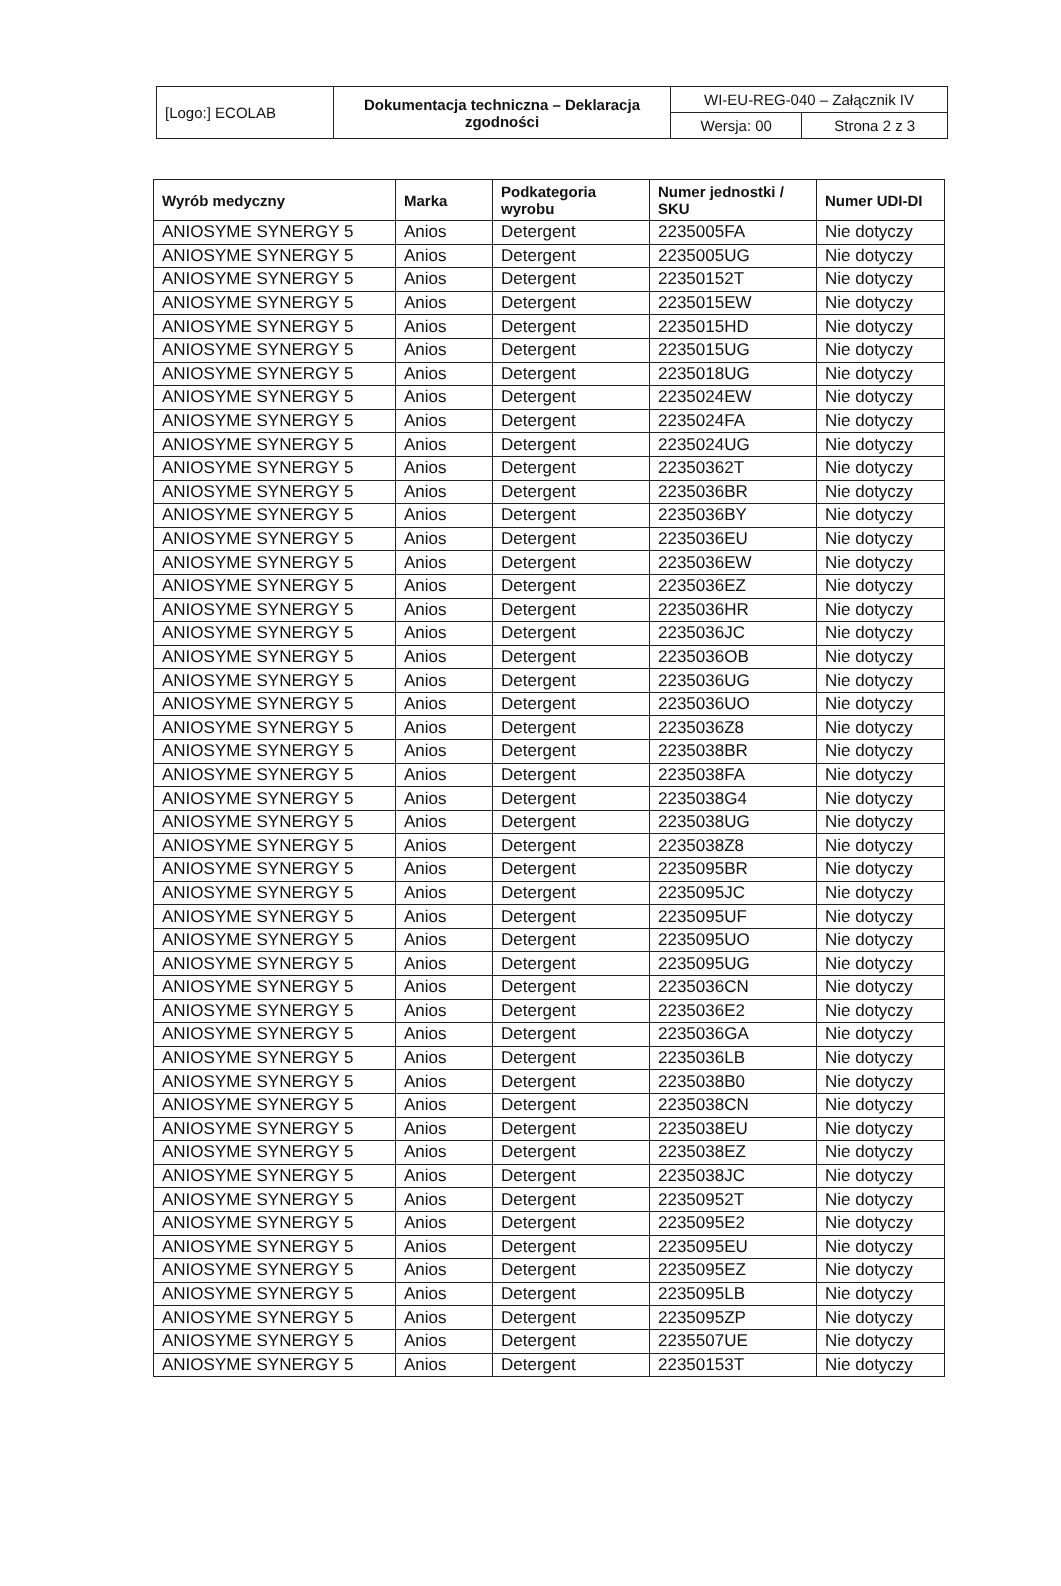| [Logo:] ECOLAB | Dokumentacja techniczna – Deklaracja zgodności | WI-EU-REG-040 – Załącznik IV | |
| | | Wersja: 00 | Strona 2 z 3 |
| Wyrób medyczny | Marka | Podkategoria wyrobu | Numer jednostki / SKU | Numer UDI-DI |
| --- | --- | --- | --- | --- |
| ANIOSYME SYNERGY 5 | Anios | Detergent | 2235005FA | Nie dotyczy |
| ANIOSYME SYNERGY 5 | Anios | Detergent | 2235005UG | Nie dotyczy |
| ANIOSYME SYNERGY 5 | Anios | Detergent | 22350152T | Nie dotyczy |
| ANIOSYME SYNERGY 5 | Anios | Detergent | 2235015EW | Nie dotyczy |
| ANIOSYME SYNERGY 5 | Anios | Detergent | 2235015HD | Nie dotyczy |
| ANIOSYME SYNERGY 5 | Anios | Detergent | 2235015UG | Nie dotyczy |
| ANIOSYME SYNERGY 5 | Anios | Detergent | 2235018UG | Nie dotyczy |
| ANIOSYME SYNERGY 5 | Anios | Detergent | 2235024EW | Nie dotyczy |
| ANIOSYME SYNERGY 5 | Anios | Detergent | 2235024FA | Nie dotyczy |
| ANIOSYME SYNERGY 5 | Anios | Detergent | 2235024UG | Nie dotyczy |
| ANIOSYME SYNERGY 5 | Anios | Detergent | 22350362T | Nie dotyczy |
| ANIOSYME SYNERGY 5 | Anios | Detergent | 2235036BR | Nie dotyczy |
| ANIOSYME SYNERGY 5 | Anios | Detergent | 2235036BY | Nie dotyczy |
| ANIOSYME SYNERGY 5 | Anios | Detergent | 2235036EU | Nie dotyczy |
| ANIOSYME SYNERGY 5 | Anios | Detergent | 2235036EW | Nie dotyczy |
| ANIOSYME SYNERGY 5 | Anios | Detergent | 2235036EZ | Nie dotyczy |
| ANIOSYME SYNERGY 5 | Anios | Detergent | 2235036HR | Nie dotyczy |
| ANIOSYME SYNERGY 5 | Anios | Detergent | 2235036JC | Nie dotyczy |
| ANIOSYME SYNERGY 5 | Anios | Detergent | 2235036OB | Nie dotyczy |
| ANIOSYME SYNERGY 5 | Anios | Detergent | 2235036UG | Nie dotyczy |
| ANIOSYME SYNERGY 5 | Anios | Detergent | 2235036UO | Nie dotyczy |
| ANIOSYME SYNERGY 5 | Anios | Detergent | 2235036Z8 | Nie dotyczy |
| ANIOSYME SYNERGY 5 | Anios | Detergent | 2235038BR | Nie dotyczy |
| ANIOSYME SYNERGY 5 | Anios | Detergent | 2235038FA | Nie dotyczy |
| ANIOSYME SYNERGY 5 | Anios | Detergent | 2235038G4 | Nie dotyczy |
| ANIOSYME SYNERGY 5 | Anios | Detergent | 2235038UG | Nie dotyczy |
| ANIOSYME SYNERGY 5 | Anios | Detergent | 2235038Z8 | Nie dotyczy |
| ANIOSYME SYNERGY 5 | Anios | Detergent | 2235095BR | Nie dotyczy |
| ANIOSYME SYNERGY 5 | Anios | Detergent | 2235095JC | Nie dotyczy |
| ANIOSYME SYNERGY 5 | Anios | Detergent | 2235095UF | Nie dotyczy |
| ANIOSYME SYNERGY 5 | Anios | Detergent | 2235095UO | Nie dotyczy |
| ANIOSYME SYNERGY 5 | Anios | Detergent | 2235095UG | Nie dotyczy |
| ANIOSYME SYNERGY 5 | Anios | Detergent | 2235036CN | Nie dotyczy |
| ANIOSYME SYNERGY 5 | Anios | Detergent | 2235036E2 | Nie dotyczy |
| ANIOSYME SYNERGY 5 | Anios | Detergent | 2235036GA | Nie dotyczy |
| ANIOSYME SYNERGY 5 | Anios | Detergent | 2235036LB | Nie dotyczy |
| ANIOSYME SYNERGY 5 | Anios | Detergent | 2235038B0 | Nie dotyczy |
| ANIOSYME SYNERGY 5 | Anios | Detergent | 2235038CN | Nie dotyczy |
| ANIOSYME SYNERGY 5 | Anios | Detergent | 2235038EU | Nie dotyczy |
| ANIOSYME SYNERGY 5 | Anios | Detergent | 2235038EZ | Nie dotyczy |
| ANIOSYME SYNERGY 5 | Anios | Detergent | 2235038JC | Nie dotyczy |
| ANIOSYME SYNERGY 5 | Anios | Detergent | 22350952T | Nie dotyczy |
| ANIOSYME SYNERGY 5 | Anios | Detergent | 2235095E2 | Nie dotyczy |
| ANIOSYME SYNERGY 5 | Anios | Detergent | 2235095EU | Nie dotyczy |
| ANIOSYME SYNERGY 5 | Anios | Detergent | 2235095EZ | Nie dotyczy |
| ANIOSYME SYNERGY 5 | Anios | Detergent | 2235095LB | Nie dotyczy |
| ANIOSYME SYNERGY 5 | Anios | Detergent | 2235095ZP | Nie dotyczy |
| ANIOSYME SYNERGY 5 | Anios | Detergent | 2235507UE | Nie dotyczy |
| ANIOSYME SYNERGY 5 | Anios | Detergent | 22350153T | Nie dotyczy |